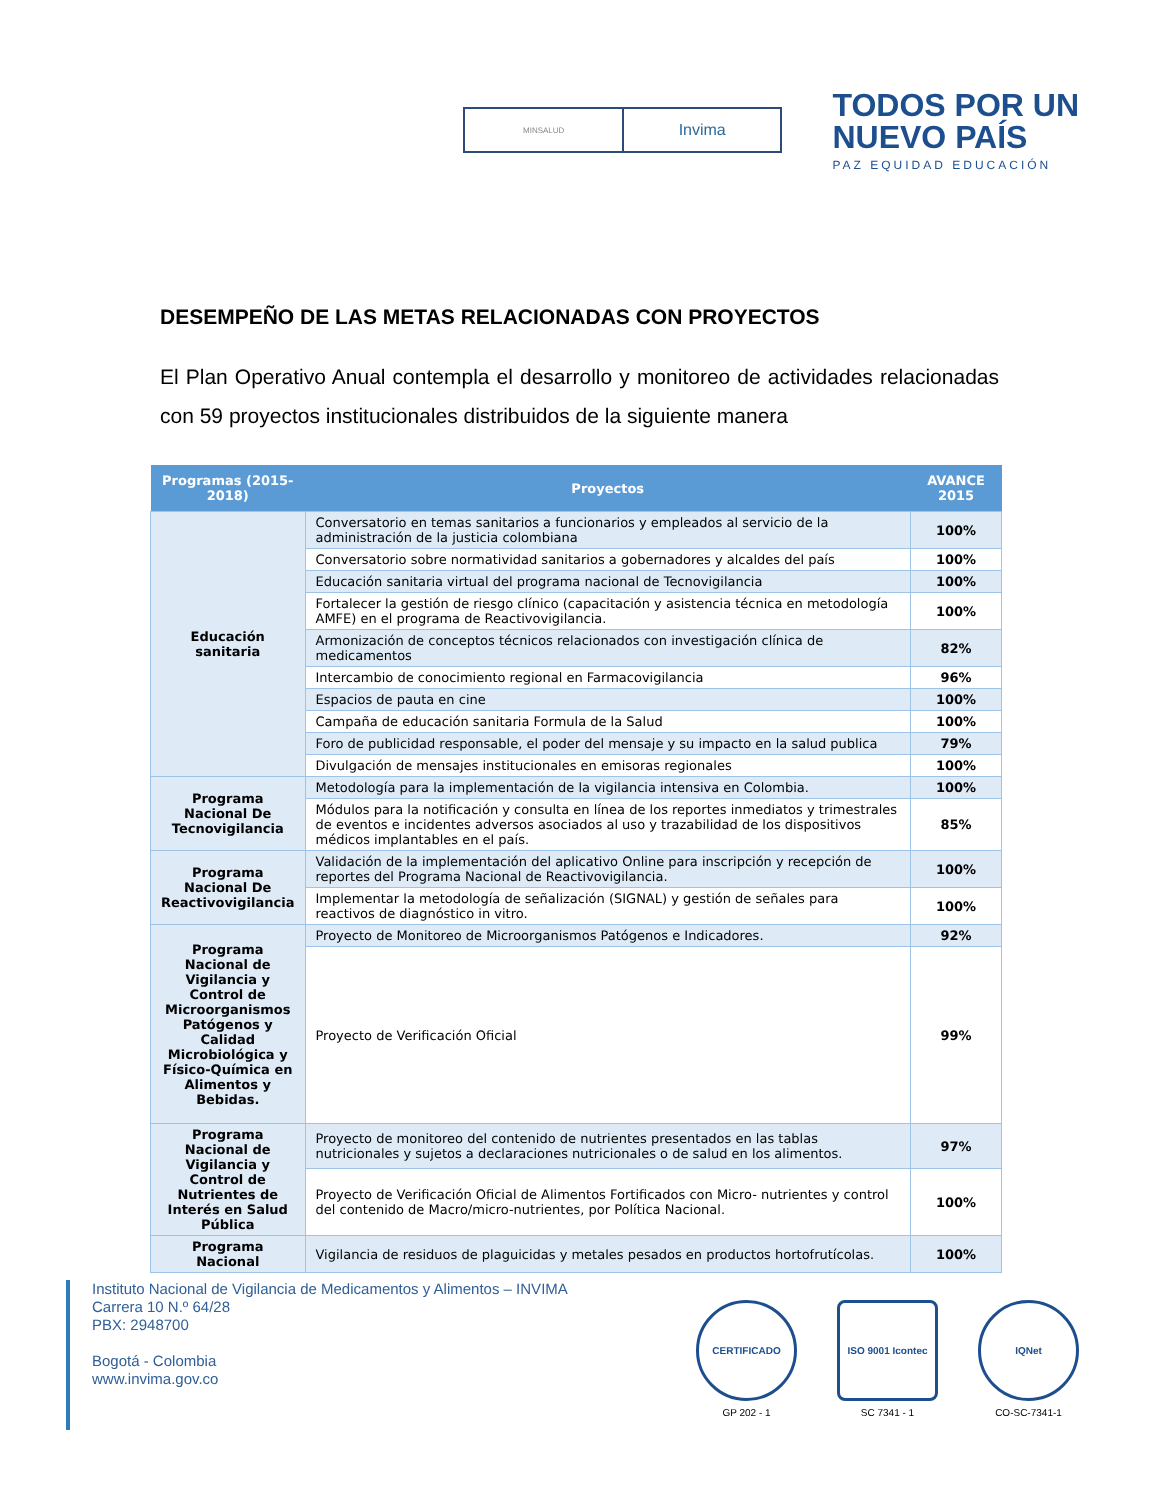MINSALUD
Invima
TODOS POR UN
NUEVO PAÍS
PAZ EQUIDAD EDUCACIÓN
DESEMPEÑO DE LAS METAS RELACIONADAS CON PROYECTOS
El Plan Operativo Anual contempla el desarrollo y monitoreo de actividades relacionadas con 59 proyectos institucionales distribuidos de la siguiente manera
| Programas (2015-2018) | Proyectos | AVANCE 2015 |
| --- | --- | --- |
| Educación sanitaria | Conversatorio en temas sanitarios a funcionarios y empleados al servicio de la administración de la justicia colombiana | 100% |
| | Conversatorio sobre normatividad sanitarios a gobernadores y alcaldes del país | 100% |
| | Educación sanitaria virtual del programa nacional de Tecnovigilancia | 100% |
| | Fortalecer la gestión de riesgo clínico (capacitación y asistencia técnica en metodología AMFE) en el programa de Reactivovigilancia. | 100% |
| | Armonización de conceptos técnicos relacionados con investigación clínica de medicamentos | 82% |
| | Intercambio de conocimiento regional en Farmacovigilancia | 96% |
| | Espacios de pauta en cine | 100% |
| | Campaña de educación sanitaria Formula de la Salud | 100% |
| | Foro de publicidad responsable, el poder del mensaje y su impacto en la salud publica | 79% |
| | Divulgación de mensajes institucionales en emisoras regionales | 100% |
| Programa Nacional De Tecnovigilancia | Metodología para la implementación de la vigilancia intensiva en Colombia. | 100% |
| | Módulos para la notificación y consulta en línea de los reportes inmediatos y trimestrales de eventos e incidentes adversos asociados al uso y trazabilidad de los dispositivos médicos implantables en el país. | 85% |
| Programa Nacional De Reactivovigilancia | Validación de la implementación del aplicativo Online para inscripción y recepción de reportes del Programa Nacional de Reactivovigilancia. | 100% |
| | Implementar la metodología de señalización (SIGNAL) y gestión de señales para reactivos de diagnóstico in vitro. | 100% |
| Programa Nacional de Vigilancia y Control de Microorganismos Patógenos y Calidad Microbiológica y Físico-Química en Alimentos y Bebidas. | Proyecto de Monitoreo de Microorganismos Patógenos e Indicadores. | 92% |
| | Proyecto de Verificación Oficial | 99% |
| Programa Nacional de Vigilancia y Control de Nutrientes de Interés en Salud Pública | Proyecto de monitoreo del contenido de nutrientes presentados en las tablas nutricionales y sujetos a declaraciones nutricionales o de salud en los alimentos. | 97% |
| | Proyecto de Verificación Oficial de Alimentos Fortificados con Micro- nutrientes y control del contenido de Macro/micro-nutrientes, por Política Nacional. | 100% |
| Programa Nacional | Vigilancia de residuos de plaguicidas y metales pesados en productos hortofrutícolas. | 100% |
Instituto Nacional de Vigilancia de Medicamentos y Alimentos – INVIMA
Carrera 10 N.º 64/28
PBX: 2948700
Bogotá - Colombia
www.invima.gov.co
CERTIFICADO
GP 202 - 1
ISO 9001 Icontec
SC 7341 - 1
IQNet
CO-SC-7341-1